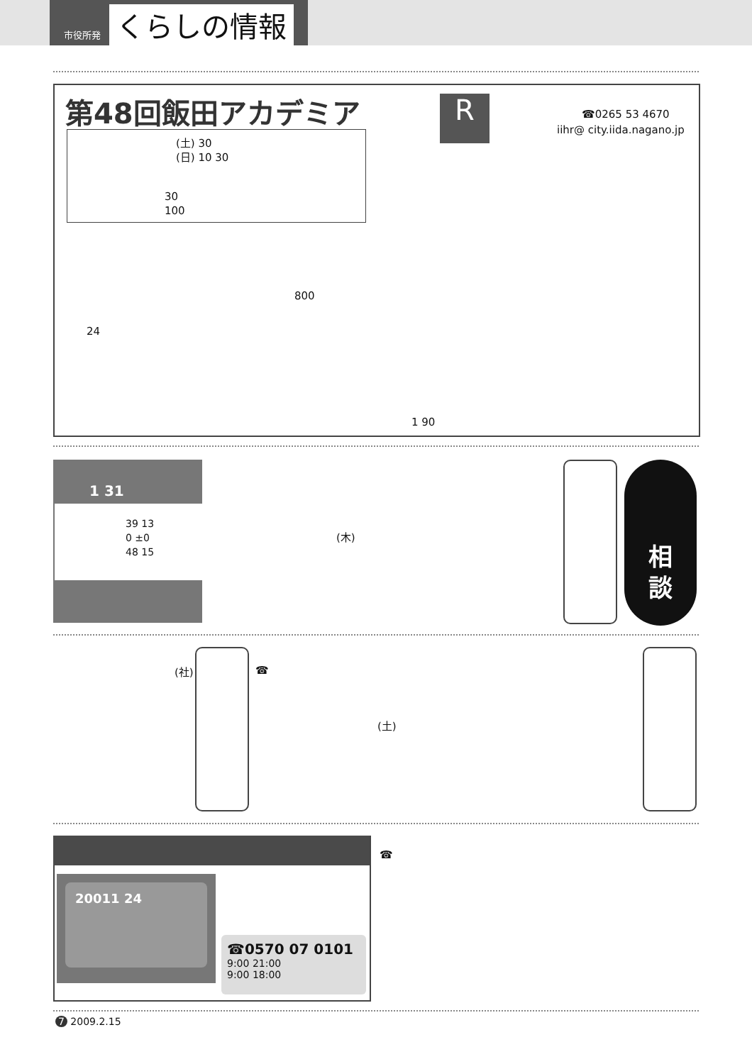市役所発 くらしの情報
第48回飯田アカデミア
(土) 30
(日) 10 30
30
100
R ☎0265 53 4670
iihr@ city.iida.nagano.jp
800
24
1 90
1 31
39 13
0 ±0
48 15
(木)
相
談
(社) ☎
(土)
☎
20011 24
☎0570 07 0101
9:00 21:00
9:00 18:00
7 2009.2.15